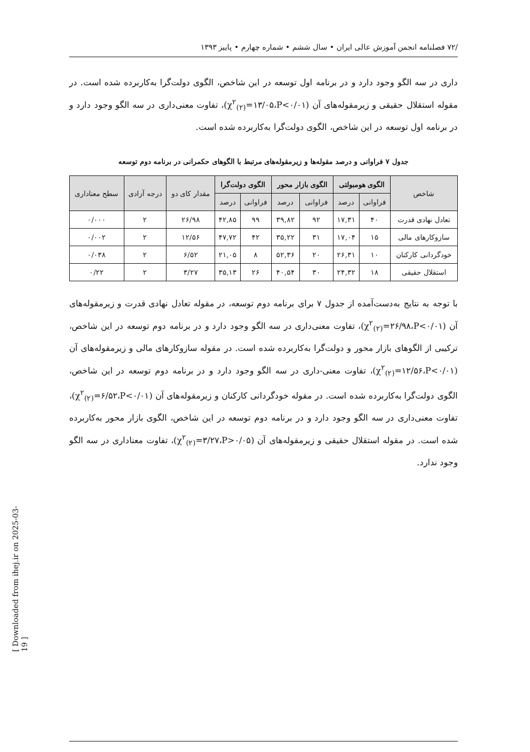/۷۲ فصلنامه انجمن آموزش عالی ایران • سال ششم • شماره چهارم • پاییز ۱۳۹۳
داری در سه الگو وجود دارد و در برنامه اول توسعه در این شاخص، الگوی دولت‌گرا به‌کاربرده شده است. در مقوله استقلال حقیقی و زیرمقوله‌های آن (χ<sup>۲</sup><sub>(۲)</sub>=۱۳/۰۵،P<۰/۰۱)، تفاوت معنی‌داری در سه الگو وجود دارد و در برنامه اول توسعه در این شاخص، الگوی دولت‌گرا به‌کاربرده شده است.
جدول ۷ فراوانی و درصد مقوله‌ها و زیرمقوله‌های مرتبط با الگوهای حکمرانی در برنامه دوم توسعه
| شاخص | الگوی هومبولتی | | الگوی بازار محور | | الگوی دولت‌گرا | | مقدار کای دو | درجه آزادی | سطح معناداری |
| --- | --- | --- | --- | --- | --- | --- | --- | --- | --- |
| | فراوانی | درصد | فراوانی | درصد | فراوانی | درصد | | | |
| تعادل نهادی قدرت | ۴۰ | ۱۷,۳۱ | ۹۲ | ۳۹,۸۲ | ۹۹ | ۴۲,۸۵ | ۲۶/۹۸ | ۲ | ۰/۰۰۰ |
| سازوکارهای مالی | ۱۵ | ۱۷,۰۴ | ۳۱ | ۳۵,۲۲ | ۴۲ | ۴۷,۷۲ | ۱۲/۵۶ | ۲ | ۰/۰۰۲ |
| خودگردانی کارکنان | ۱۰ | ۲۶,۳۱ | ۲۰ | ۵۲,۳۶ | ۸ | ۲۱,۰۵ | ۶/۵۲ | ۲ | ۰/۰۳۸ |
| استقلال حقیقی | ۱۸ | ۲۴,۳۲ | ۳۰ | ۴۰,۵۴ | ۲۶ | ۳۵,۱۳ | ۳/۲۷ | ۲ | ۰/۲۲ |
با توجه به نتایج به‌دست‌آمده از جدول ۷ برای برنامه دوم توسعه، در مقوله تعادل نهادی قدرت و زیرمقوله‌های آن (χ<sup>۲</sup><sub>(۲)</sub>=۲۶/۹۸،P<۰/۰۱)، تفاوت معنی‌داری در سه الگو وجود دارد و در برنامه دوم توسعه در این شاخص، ترکیبی از الگوهای بازار محور و دولت‌گرا به‌کاربرده شده است. در مقوله سازوکارهای مالی و زیرمقوله‌های آن (χ<sup>۲</sup><sub>(۲)</sub>=۱۲/۵۶،P<۰/۰۱)، تفاوت معنی-داری در سه الگو وجود دارد و در برنامه دوم توسعه در این شاخص، الگوی دولت‌گرا به‌کاربرده شده است. در مقوله خودگردانی کارکنان و زیرمقوله‌های آن (χ<sup>۲</sup><sub>(۲)</sub>=۶/۵۲،P<۰/۰۱)، تفاوت معنی‌داری در سه الگو وجود دارد و در برنامه دوم توسعه در این شاخص، الگوی بازار محور به‌کاربرده شده است. در مقوله استقلال حقیقی و زیرمقوله‌های آن (χ<sup>۲</sup><sub>(۲)</sub>=۳/۲۷،P>۰/۰۵)، تفاوت معناداری در سه الگو وجود ندارد.
[ Downloaded from ihej.ir on 2025-03-19 ]